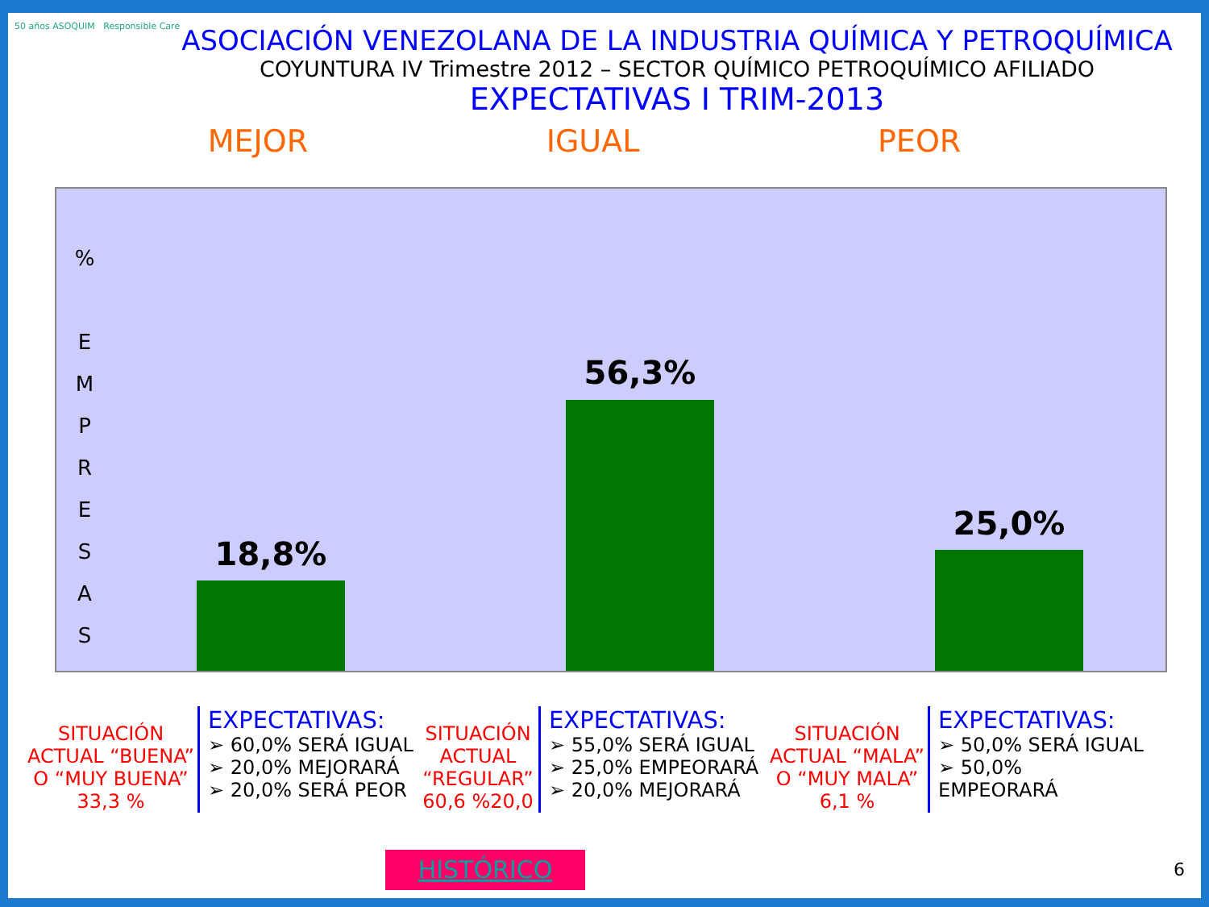50 años ASOQUIM Responsible Care
ASOCIACIÓN VENEZOLANA DE LA INDUSTRIA QUÍMICA Y PETROQUÍMICA
COYUNTURA IV Trimestre 2012 – SECTOR QUÍMICO PETROQUÍMICO AFILIADO
EXPECTATIVAS I TRIM-2013
MEJOR IGUAL PEOR
%
E
M
P
R
E
S
A
S
18,8%
56,3%
25,0%
SITUACIÓN ACTUAL “BUENA” O “MUY BUENA” 33,3 %
EXPECTATIVAS:
➢ 60,0% SERÁ IGUAL
➢ 20,0% MEJORARÁ
➢ 20,0% SERÁ PEOR
SITUACIÓN ACTUAL “REGULAR” 60,6 %20,0
EXPECTATIVAS:
➢ 55,0% SERÁ IGUAL
➢ 25,0% EMPEORARÁ
➢ 20,0% MEJORARÁ
SITUACIÓN ACTUAL “MALA” O “MUY MALA” 6,1 %
EXPECTATIVAS:
➢ 50,0% SERÁ IGUAL
➢ 50,0% EMPEORARÁ
HISTÓRICO 6